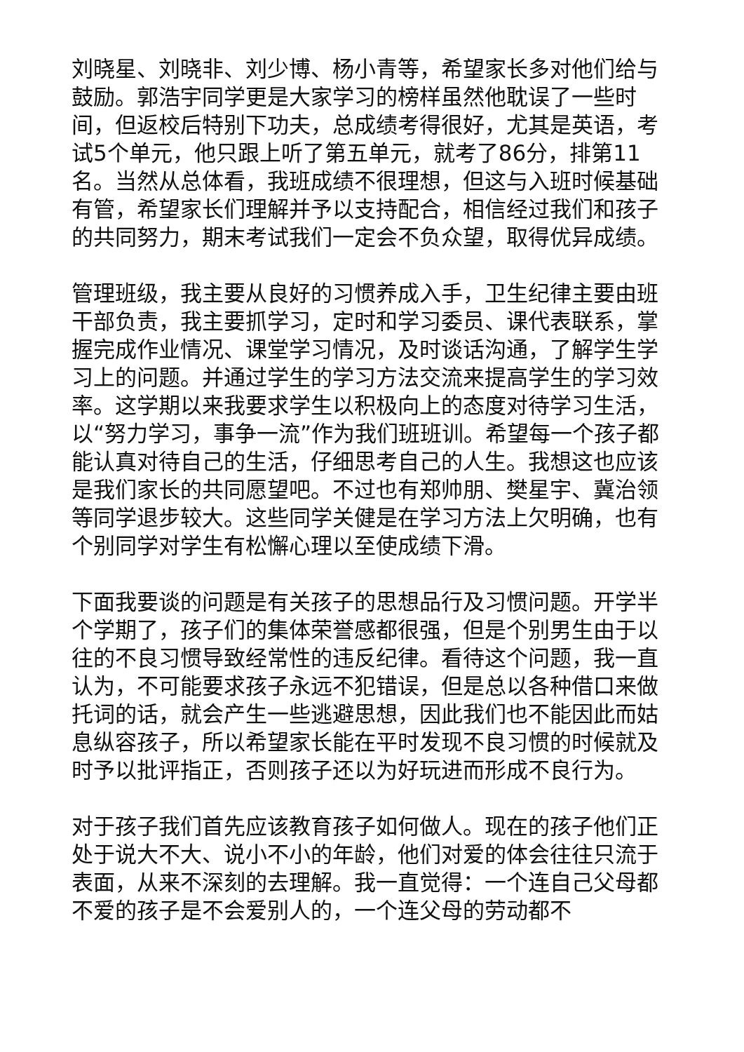刘晓星、刘晓非、刘少博、杨小青等，希望家长多对他们给与鼓励。郭浩宇同学更是大家学习的榜样虽然他耽误了一些时间，但返校后特别下功夫，总成绩考得很好，尤其是英语，考试5个单元，他只跟上听了第五单元，就考了86分，排第11名。当然从总体看，我班成绩不很理想，但这与入班时候基础有管，希望家长们理解并予以支持配合，相信经过我们和孩子的共同努力，期末考试我们一定会不负众望，取得优异成绩。
管理班级，我主要从良好的习惯养成入手，卫生纪律主要由班干部负责，我主要抓学习，定时和学习委员、课代表联系，掌握完成作业情况、课堂学习情况，及时谈话沟通，了解学生学习上的问题。并通过学生的学习方法交流来提高学生的学习效率。这学期以来我要求学生以积极向上的态度对待学习生活，以“努力学习，事争一流”作为我们班班训。希望每一个孩子都能认真对待自己的生活，仔细思考自己的人生。我想这也应该是我们家长的共同愿望吧。不过也有郑帅朋、樊星宇、冀治领等同学退步较大。这些同学关健是在学习方法上欠明确，也有个别同学对学生有松懈心理以至使成绩下滑。
下面我要谈的问题是有关孩子的思想品行及习惯问题。开学半个学期了，孩子们的集体荣誉感都很强，但是个别男生由于以往的不良习惯导致经常性的违反纪律。看待这个问题，我一直认为，不可能要求孩子永远不犯错误，但是总以各种借口来做托词的话，就会产生一些逃避思想，因此我们也不能因此而姑息纵容孩子，所以希望家长能在平时发现不良习惯的时候就及时予以批评指正，否则孩子还以为好玩进而形成不良行为。
对于孩子我们首先应该教育孩子如何做人。现在的孩子他们正处于说大不大、说小不小的年龄，他们对爱的体会往往只流于表面，从来不深刻的去理解。我一直觉得：一个连自己父母都不爱的孩子是不会爱别人的，一个连父母的劳动都不